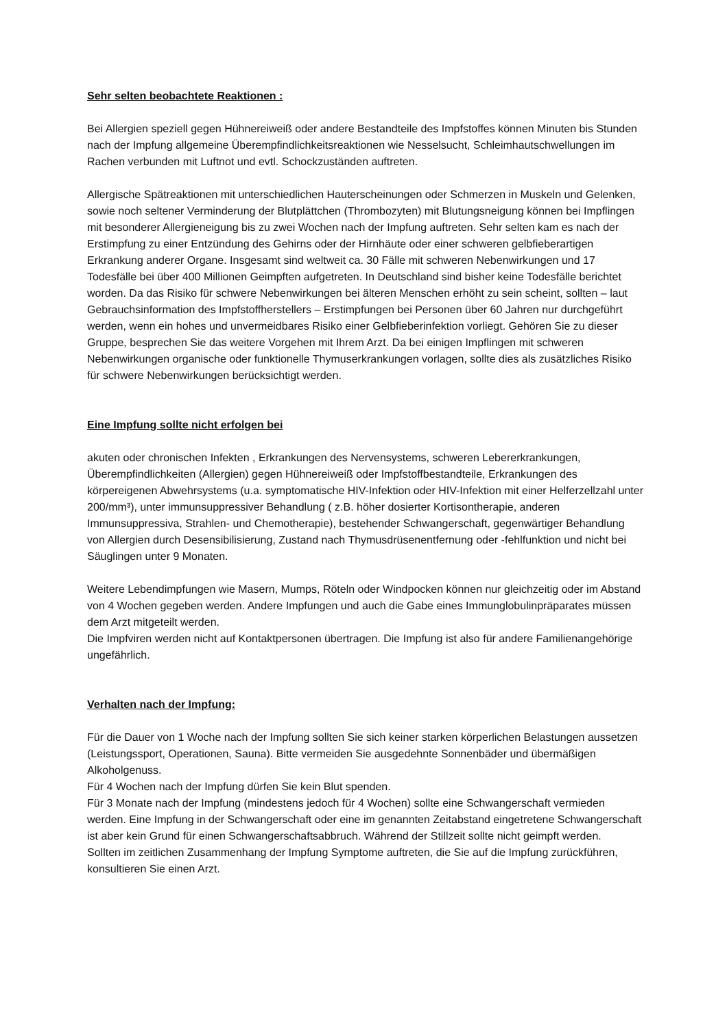Sehr selten beobachtete Reaktionen :
Bei Allergien speziell gegen Hühnereiweiß oder andere Bestandteile des Impfstoffes können Minuten bis Stunden nach der Impfung allgemeine Überempfindlichkeitsreaktionen wie Nesselsucht, Schleimhautschwellungen im Rachen verbunden mit Luftnot und evtl. Schockzuständen auftreten.
Allergische Spätreaktionen mit unterschiedlichen Hauterscheinungen oder Schmerzen in Muskeln und Gelenken, sowie noch seltener Verminderung der Blutplättchen (Thrombozyten) mit Blutungsneigung können bei Impflingen mit besonderer Allergieneigung bis zu zwei Wochen nach der Impfung auftreten. Sehr selten kam es nach der Erstimpfung zu einer Entzündung des Gehirns oder der Hirnhäute oder einer schweren gelbfieberartigen Erkrankung anderer Organe. Insgesamt sind weltweit ca. 30 Fälle mit schweren Nebenwirkungen und 17 Todesfälle bei über 400 Millionen Geimpften aufgetreten. In Deutschland sind bisher keine Todesfälle berichtet worden. Da das Risiko für schwere Nebenwirkungen bei älteren Menschen erhöht zu sein scheint, sollten – laut Gebrauchsinformation des Impfstoffherstellers – Erstimpfungen bei Personen über 60 Jahren nur durchgeführt werden, wenn ein hohes und unvermeidbares Risiko einer Gelbfieberinfektion vorliegt. Gehören Sie zu dieser Gruppe, besprechen Sie das weitere Vorgehen mit Ihrem Arzt. Da bei einigen Impflingen mit schweren Nebenwirkungen organische oder funktionelle Thymuserkrankungen vorlagen, sollte dies als zusätzliches Risiko für schwere Nebenwirkungen berücksichtigt werden.
Eine Impfung sollte nicht erfolgen bei
akuten oder chronischen Infekten , Erkrankungen des Nervensystems, schweren Lebererkrankungen, Überempfindlichkeiten (Allergien) gegen Hühnereiweiß oder Impfstoffbestandteile, Erkrankungen des körpereigenen Abwehrsystems (u.a. symptomatische HIV-Infektion oder HIV-Infektion mit einer Helferzellzahl unter 200/mm³), unter immunsuppressiver Behandlung ( z.B. höher dosierter Kortisontherapie, anderen Immunsuppressiva, Strahlen- und Chemotherapie), bestehender Schwangerschaft, gegenwärtiger Behandlung von Allergien durch Desensibilisierung, Zustand nach Thymusdrüsenentfernung oder -fehlfunktion und nicht bei Säuglingen unter 9 Monaten.
Weitere Lebendimpfungen wie Masern, Mumps, Röteln oder Windpocken können nur gleichzeitig oder im Abstand von 4 Wochen gegeben werden. Andere Impfungen und auch die Gabe eines Immunglobulinpräparates müssen dem Arzt mitgeteilt werden.
Die Impfviren werden nicht auf Kontaktpersonen übertragen. Die Impfung ist also für andere Familienangehörige ungefährlich.
Verhalten nach der Impfung:
Für die Dauer von 1 Woche nach der Impfung sollten Sie sich keiner starken körperlichen Belastungen aussetzen (Leistungssport, Operationen, Sauna). Bitte vermeiden Sie ausgedehnte Sonnenbäder und übermäßigen Alkoholgenuss.
Für 4 Wochen nach der Impfung dürfen Sie kein Blut spenden.
Für 3 Monate nach der Impfung (mindestens jedoch für 4 Wochen) sollte eine Schwangerschaft vermieden werden. Eine Impfung in der Schwangerschaft oder eine im genannten Zeitabstand eingetretene Schwangerschaft ist aber kein Grund für einen Schwangerschaftsabbruch. Während der Stillzeit sollte nicht geimpft werden.
Sollten im zeitlichen Zusammenhang der Impfung Symptome auftreten, die Sie auf die Impfung zurückführen, konsultieren Sie einen Arzt.